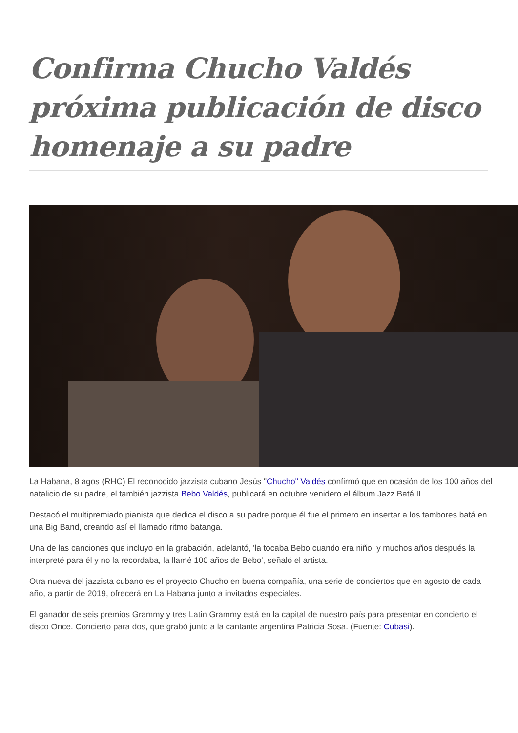Confirma Chucho Valdés próxima publicación de disco homenaje a su padre
La Habana, 8 agos (RHC) El reconocido jazzista cubano Jesús "Chucho" Valdés confirmó que en ocasión de los 100 años del natalicio de su padre, el también jazzista Bebo Valdés, publicará en octubre venidero el álbum Jazz Batá II.
Destacó el multipremiado pianista que dedica el disco a su padre porque él fue el primero en insertar a los tambores batá en una Big Band, creando así el llamado ritmo batanga.
Una de las canciones que incluyo en la grabación, adelantó, 'la tocaba Bebo cuando era niño, y muchos años después la interpreté para él y no la recordaba, la llamé 100 años de Bebo', señaló el artista.
Otra nueva del jazzista cubano es el proyecto Chucho en buena compañía, una serie de conciertos que en agosto de cada año, a partir de 2019, ofrecerá en La Habana junto a invitados especiales.
El ganador de seis premios Grammy y tres Latin Grammy está en la capital de nuestro país para presentar en concierto el disco Once. Concierto para dos, que grabó junto a la cantante argentina Patricia Sosa. (Fuente: Cubasi).